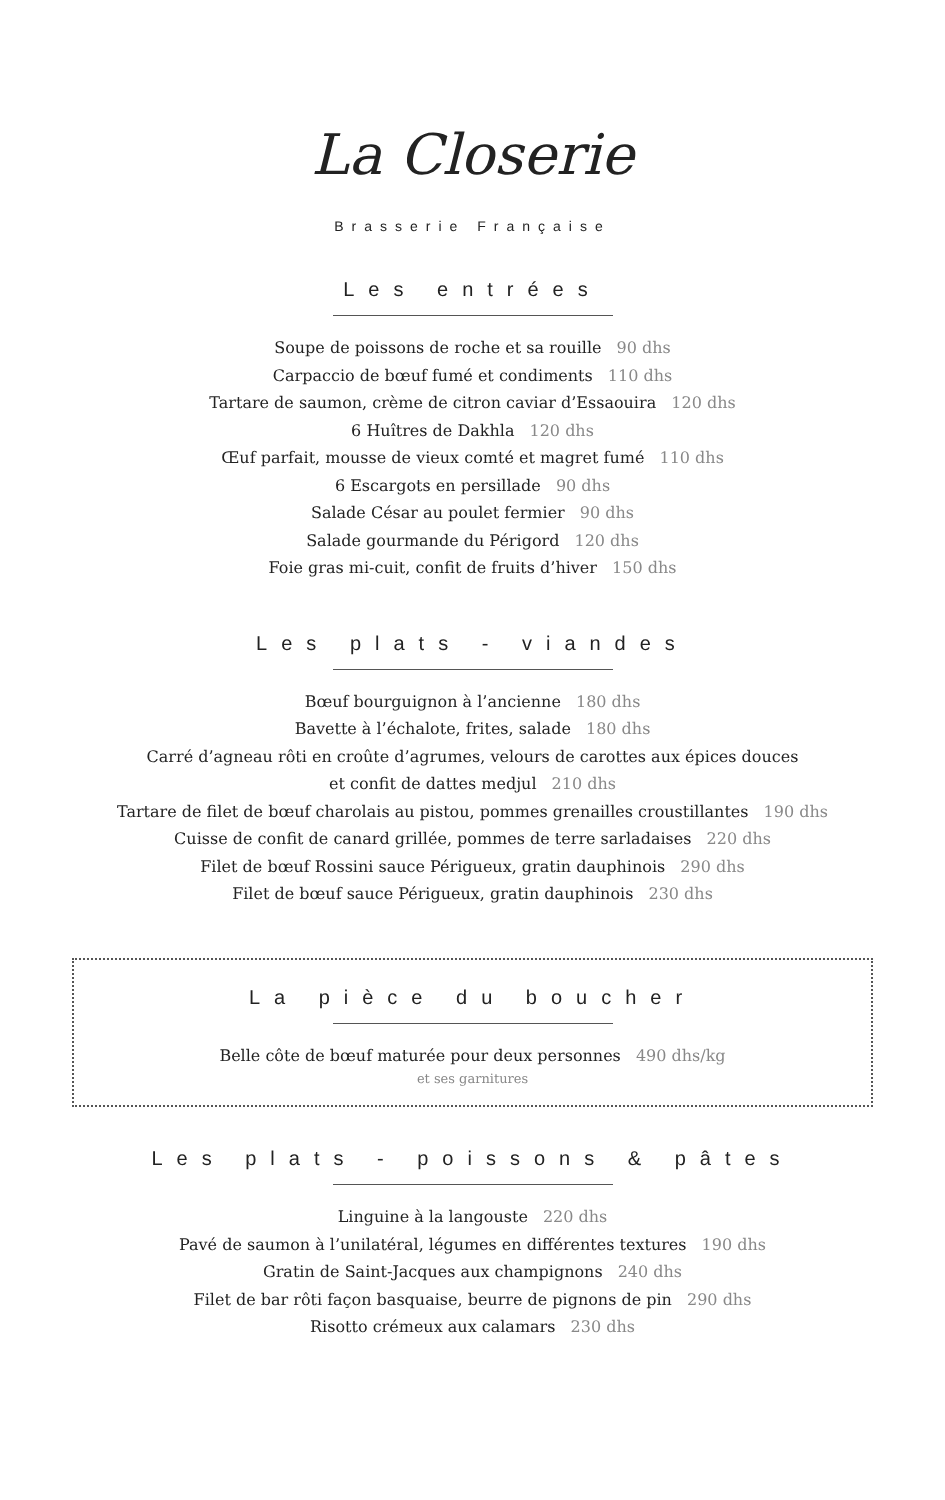La Closerie
Brasserie Française
Les entrées
Soupe de poissons de roche et sa rouille 90 dhs
Carpaccio de bœuf fumé et condiments 110 dhs
Tartare de saumon, crème de citron caviar d’Essaouira 120 dhs
6 Huîtres de Dakhla 120 dhs
Œuf parfait, mousse de vieux comté et magret fumé 110 dhs
6 Escargots en persillade 90 dhs
Salade César au poulet fermier 90 dhs
Salade gourmande du Périgord 120 dhs
Foie gras mi-cuit, confit de fruits d’hiver 150 dhs
Les plats - viandes
Bœuf bourguignon à l’ancienne 180 dhs
Bavette à l’échalote, frites, salade 180 dhs
Carré d’agneau rôti en croûte d’agrumes, velours de carottes aux épices douces
et confit de dattes medjul 210 dhs
Tartare de filet de bœuf charolais au pistou, pommes grenailles croustillantes 190 dhs
Cuisse de confit de canard grillée, pommes de terre sarladaises 220 dhs
Filet de bœuf Rossini sauce Périgueux, gratin dauphinois 290 dhs
Filet de bœuf sauce Périgueux, gratin dauphinois 230 dhs
La pièce du boucher
Belle côte de bœuf maturée pour deux personnes 490 dhs/kg
et ses garnitures
Les plats - poissons & pâtes
Linguine à la langouste 220 dhs
Pavé de saumon à l’unilatéral, légumes en différentes textures 190 dhs
Gratin de Saint-Jacques aux champignons 240 dhs
Filet de bar rôti façon basquaise, beurre de pignons de pin 290 dhs
Risotto crémeux aux calamars 230 dhs